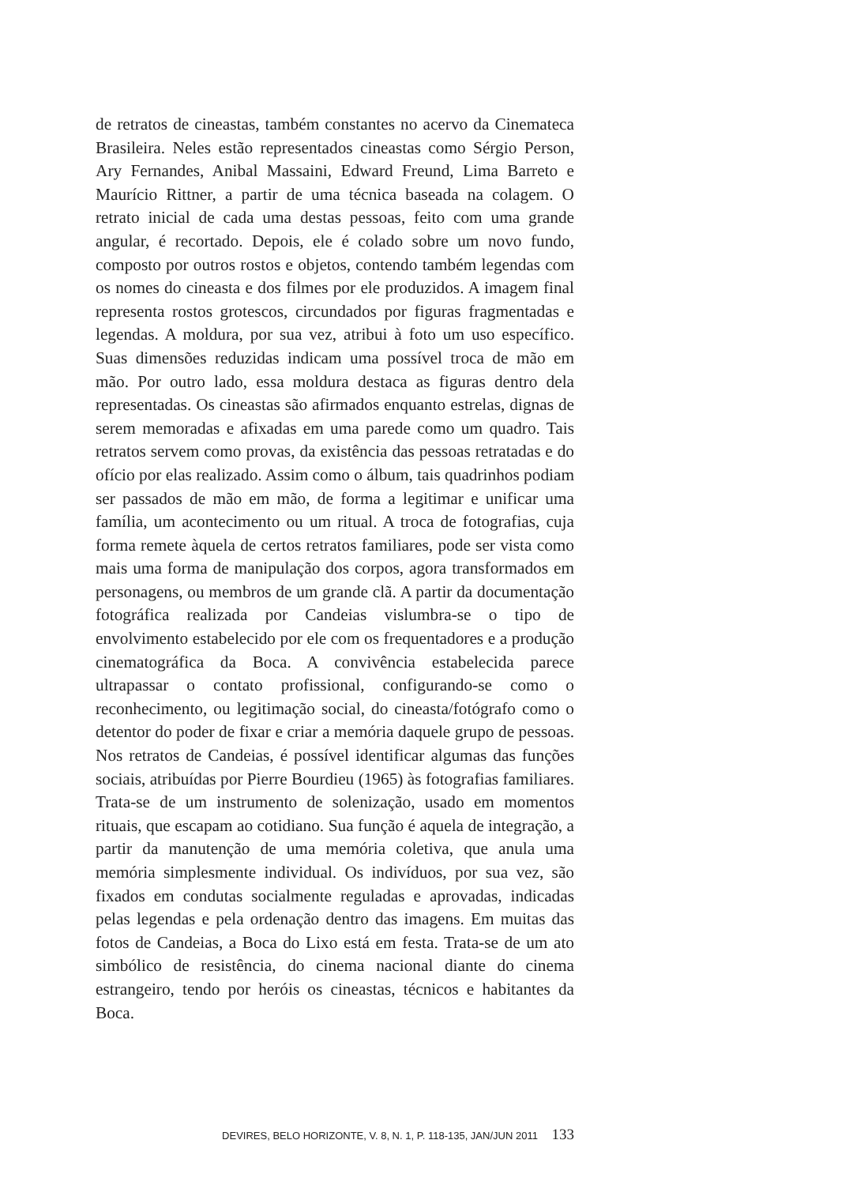de retratos de cineastas, também constantes no acervo da Cinemateca Brasileira. Neles estão representados cineastas como Sérgio Person, Ary Fernandes, Anibal Massaini, Edward Freund, Lima Barreto e Maurício Rittner, a partir de uma técnica baseada na colagem. O retrato inicial de cada uma destas pessoas, feito com uma grande angular, é recortado. Depois, ele é colado sobre um novo fundo, composto por outros rostos e objetos, contendo também legendas com os nomes do cineasta e dos filmes por ele produzidos. A imagem final representa rostos grotescos, circundados por figuras fragmentadas e legendas. A moldura, por sua vez, atribui à foto um uso específico. Suas dimensões reduzidas indicam uma possível troca de mão em mão. Por outro lado, essa moldura destaca as figuras dentro dela representadas. Os cineastas são afirmados enquanto estrelas, dignas de serem memoradas e afixadas em uma parede como um quadro. Tais retratos servem como provas, da existência das pessoas retratadas e do ofício por elas realizado. Assim como o álbum, tais quadrinhos podiam ser passados de mão em mão, de forma a legitimar e unificar uma família, um acontecimento ou um ritual. A troca de fotografias, cuja forma remete àquela de certos retratos familiares, pode ser vista como mais uma forma de manipulação dos corpos, agora transformados em personagens, ou membros de um grande clã. A partir da documentação fotográfica realizada por Candeias vislumbra-se o tipo de envolvimento estabelecido por ele com os frequentadores e a produção cinematográfica da Boca. A convivência estabelecida parece ultrapassar o contato profissional, configurando-se como o reconhecimento, ou legitimação social, do cineasta/fotógrafo como o detentor do poder de fixar e criar a memória daquele grupo de pessoas. Nos retratos de Candeias, é possível identificar algumas das funções sociais, atribuídas por Pierre Bourdieu (1965) às fotografias familiares. Trata-se de um instrumento de solenização, usado em momentos rituais, que escapam ao cotidiano. Sua função é aquela de integração, a partir da manutenção de uma memória coletiva, que anula uma memória simplesmente individual. Os indivíduos, por sua vez, são fixados em condutas socialmente reguladas e aprovadas, indicadas pelas legendas e pela ordenação dentro das imagens. Em muitas das fotos de Candeias, a Boca do Lixo está em festa. Trata-se de um ato simbólico de resistência, do cinema nacional diante do cinema estrangeiro, tendo por heróis os cineastas, técnicos e habitantes da Boca.
DEVIRES, BELO HORIZONTE, V. 8, N. 1, P. 118-135, JAN/JUN 2011 133